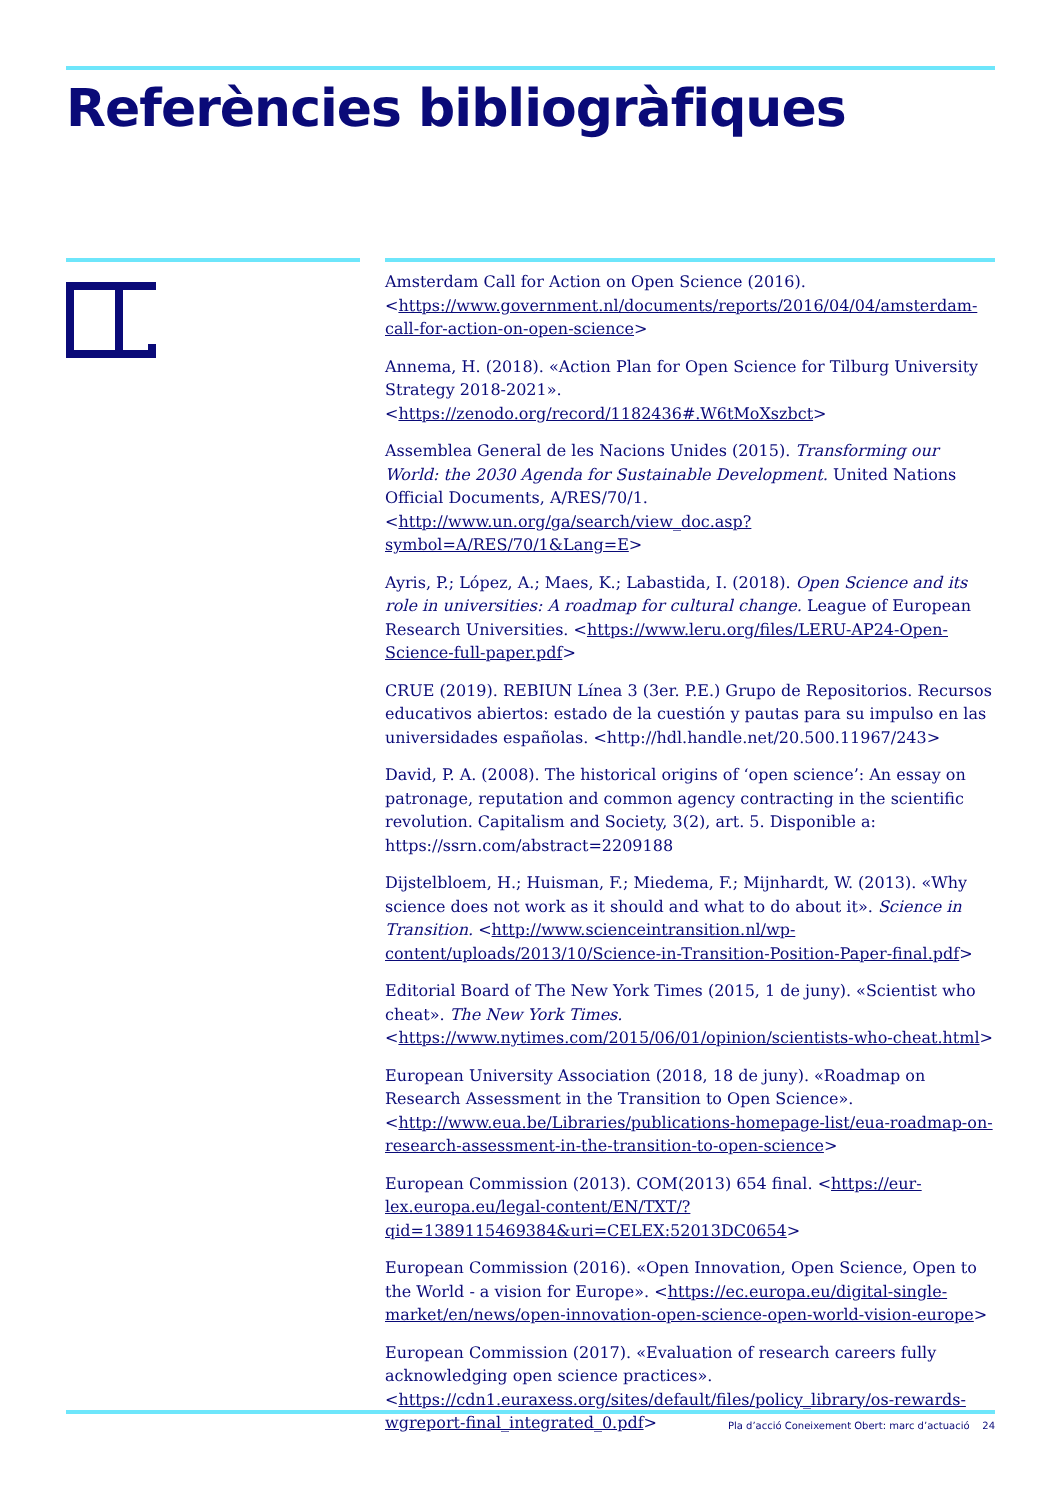Referències bibliogràfiques
Amsterdam Call for Action on Open Science (2016). <https://www.government.nl/documents/reports/2016/04/04/amsterdam-call-for-action-on-open-science>
Annema, H. (2018). «Action Plan for Open Science for Tilburg University Strategy 2018-2021». <https://zenodo.org/record/1182436#.W6tMoXszbct>
Assemblea General de les Nacions Unides (2015). Transforming our World: the 2030 Agenda for Sustainable Development. United Nations Official Documents, A/RES/70/1. <http://www.un.org/ga/search/view_doc.asp?symbol=A/RES/70/1&Lang=E>
Ayris, P.; López, A.; Maes, K.; Labastida, I. (2018). Open Science and its role in universities: A roadmap for cultural change. League of European Research Universities. <https://www.leru.org/files/LERU-AP24-Open-Science-full-paper.pdf>
CRUE (2019). REBIUN Línea 3 (3er. P.E.) Grupo de Repositorios. Recursos educativos abiertos: estado de la cuestión y pautas para su impulso en las universidades españolas. <http://hdl.handle.net/20.500.11967/243>
David, P. A. (2008). The historical origins of ‘open science’: An essay on patronage, reputation and common agency contracting in the scientific revolution. Capitalism and Society, 3(2), art. 5. Disponible a: https://ssrn.com/abstract=2209188
Dijstelbloem, H.; Huisman, F.; Miedema, F.; Mijnhardt, W. (2013). «Why science does not work as it should and what to do about it». Science in Transition. <http://www.scienceintransition.nl/wp-content/uploads/2013/10/Science-in-Transition-Position-Paper-final.pdf>
Editorial Board of The New York Times (2015, 1 de juny). «Scientist who cheat». The New York Times. <https://www.nytimes.com/2015/06/01/opinion/scientists-who-cheat.html>
European University Association (2018, 18 de juny). «Roadmap on Research Assessment in the Transition to Open Science». <http://www.eua.be/Libraries/publications-homepage-list/eua-roadmap-on-research-assessment-in-the-transition-to-open-science>
European Commission (2013). COM(2013) 654 final. <https://eur-lex.europa.eu/legal-content/EN/TXT/?qid=1389115469384&uri=CELEX:52013DC0654>
European Commission (2016). «Open Innovation, Open Science, Open to the World - a vision for Europe». <https://ec.europa.eu/digital-single-market/en/news/open-innovation-open-science-open-world-vision-europe>
European Commission (2017). «Evaluation of research careers fully acknowledging open science practices». <https://cdn1.euraxess.org/sites/default/files/policy_library/os-rewards-wgreport-final_integrated_0.pdf>
Pla d’acció Coneixement Obert: marc d’actuació 24